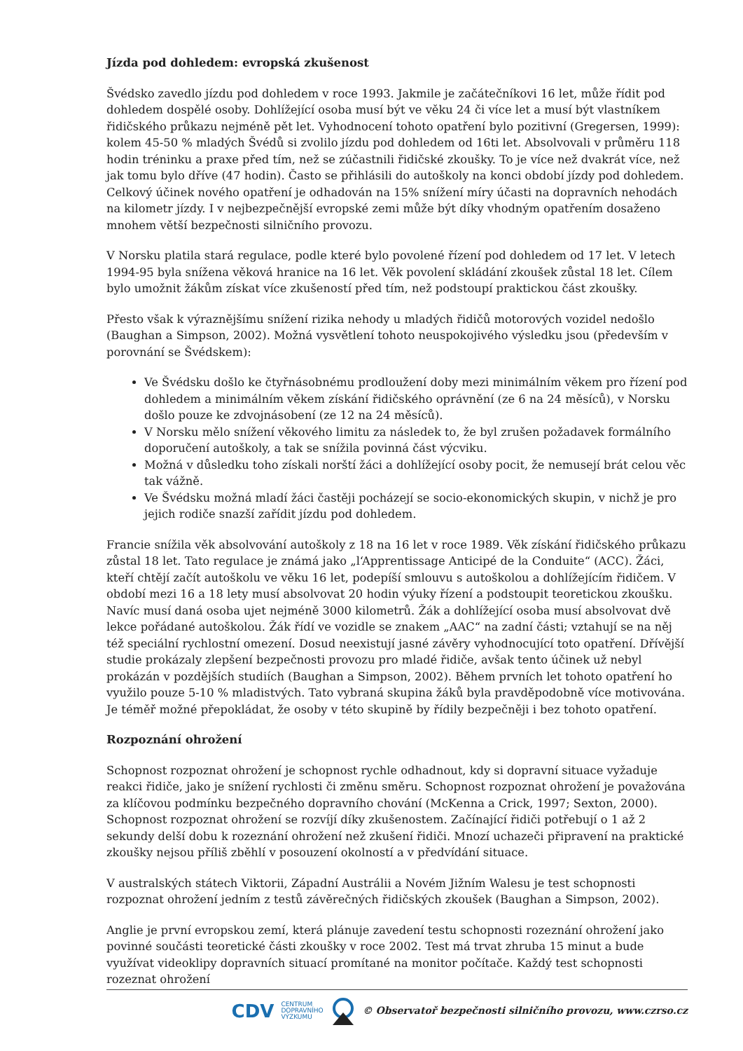Jízda pod dohledem: evropská zkušenost
Švédsko zavedlo jízdu pod dohledem v roce 1993. Jakmile je začátečníkovi 16 let, může řídit pod dohledem dospělé osoby. Dohlížející osoba musí být ve věku 24 či více let a musí být vlastníkem řidičského průkazu nejméně pět let. Vyhodnocení tohoto opatření bylo pozitivní (Gregersen, 1999): kolem 45-50 % mladých Švédů si zvolilo jízdu pod dohledem od 16ti let. Absolvovali v průměru 118 hodin tréninku a praxe před tím, než se zúčastnili řidičské zkoušky. To je více než dvakrát více, než jak tomu bylo dříve (47 hodin). Často se přihlásili do autoškoly na konci období jízdy pod dohledem. Celkový účinek nového opatření je odhadován na 15% snížení míry účasti na dopravních nehodách na kilometr jízdy. I v nejbezpečnější evropské zemi může být díky vhodným opatřením dosaženo mnohem větší bezpečnosti silničního provozu.
V Norsku platila stará regulace, podle které bylo povolené řízení pod dohledem od 17 let. V letech 1994-95 byla snížena věková hranice na 16 let. Věk povolení skládání zkoušek zůstal 18 let. Cílem bylo umožnit žákům získat více zkušeností před tím, než podstoupí praktickou část zkoušky.
Přesto však k výraznějšímu snížení rizika nehody u mladých řidičů motorových vozidel nedošlo (Baughan a Simpson, 2002). Možná vysvětlení tohoto neuspokojivého výsledku jsou (především v porovnání se Švédskem):
Ve Švédsku došlo ke čtyřnásobnému prodloužení doby mezi minimálním věkem pro řízení pod dohledem a minimálním věkem získání řidičského oprávnění (ze 6 na 24 měsíců), v Norsku došlo pouze ke zdvojnásobení (ze 12 na 24 měsíců).
V Norsku mělo snížení věkového limitu za následek to, že byl zrušen požadavek formálního doporučení autoškoly, a tak se snížila povinná část výcviku.
Možná v důsledku toho získali norští žáci a dohlížející osoby pocit, že nemusejí brát celou věc tak vážně.
Ve Švédsku možná mladí žáci častěji pocházejí se socio-ekonomických skupin, v nichž je pro jejich rodiče snazší zařídit jízdu pod dohledem.
Francie snížila věk absolvování autoškoly z 18 na 16 let v roce 1989. Věk získání řidičského průkazu zůstal 18 let. Tato regulace je známá jako „l‘Apprentissage Anticipé de la Conduite“ (ACC). Žáci, kteří chtějí začít autoškolu ve věku 16 let, podepíší smlouvu s autoškolou a dohlížejícím řidičem. V období mezi 16 a 18 lety musí absolvovat 20 hodin výuky řízení a podstoupit teoretickou zkoušku. Navíc musí daná osoba ujet nejméně 3000 kilometrů. Žák a dohlížející osoba musí absolvovat dvě lekce pořádané autoškolou. Žák řídí ve vozidle se znakem „AAC“ na zadní části; vztahují se na něj též speciální rychlostní omezení. Dosud neexistují jasné závěry vyhodnocující toto opatření. Dřívější studie prokázaly zlepšení bezpečnosti provozu pro mladé řidiče, avšak tento účinek už nebyl prokázán v pozdějších studiích (Baughan a Simpson, 2002). Během prvních let tohoto opatření ho využilo pouze 5-10 % mladistvých. Tato vybraná skupina žáků byla pravděpodobně více motivována. Je téměř možné přepokládat, že osoby v této skupině by řídily bezpečněji i bez tohoto opatření.
Rozpoznání ohrožení
Schopnost rozpoznat ohrožení je schopnost rychle odhadnout, kdy si dopravní situace vyžaduje reakci řidiče, jako je snížení rychlosti či změnu směru. Schopnost rozpoznat ohrožení je považována za klíčovou podmínku bezpečného dopravního chování (McKenna a Crick, 1997; Sexton, 2000). Schopnost rozpoznat ohrožení se rozvíjí díky zkušenostem. Začínající řidiči potřebují o 1 až 2 sekundy delší dobu k rozeznání ohrožení než zkušení řidiči. Mnozí uchazeči připravení na praktické zkoušky nejsou příliš zběhlí v posouzení okolností a v předvídání situace.
V australských státech Viktorii, Západní Austrálii a Novém Jižním Walesu je test schopnosti rozpoznat ohrožení jedním z testů závěrečných řidičských zkoušek (Baughan a Simpson, 2002).
Anglie je první evropskou zemí, která plánuje zavedení testu schopnosti rozeznání ohrožení jako povinné součásti teoretické části zkoušky v roce 2002. Test má trvat zhruba 15 minut a bude využívat videoklipy dopravních situací promítané na monitor počítače. Každý test schopnosti rozeznat ohrožení
CDV CENTRUM
DOPRAVNÍHO
VÝZKUMU © Observatoř bezpečnosti silničního provozu, www.czrso.cz